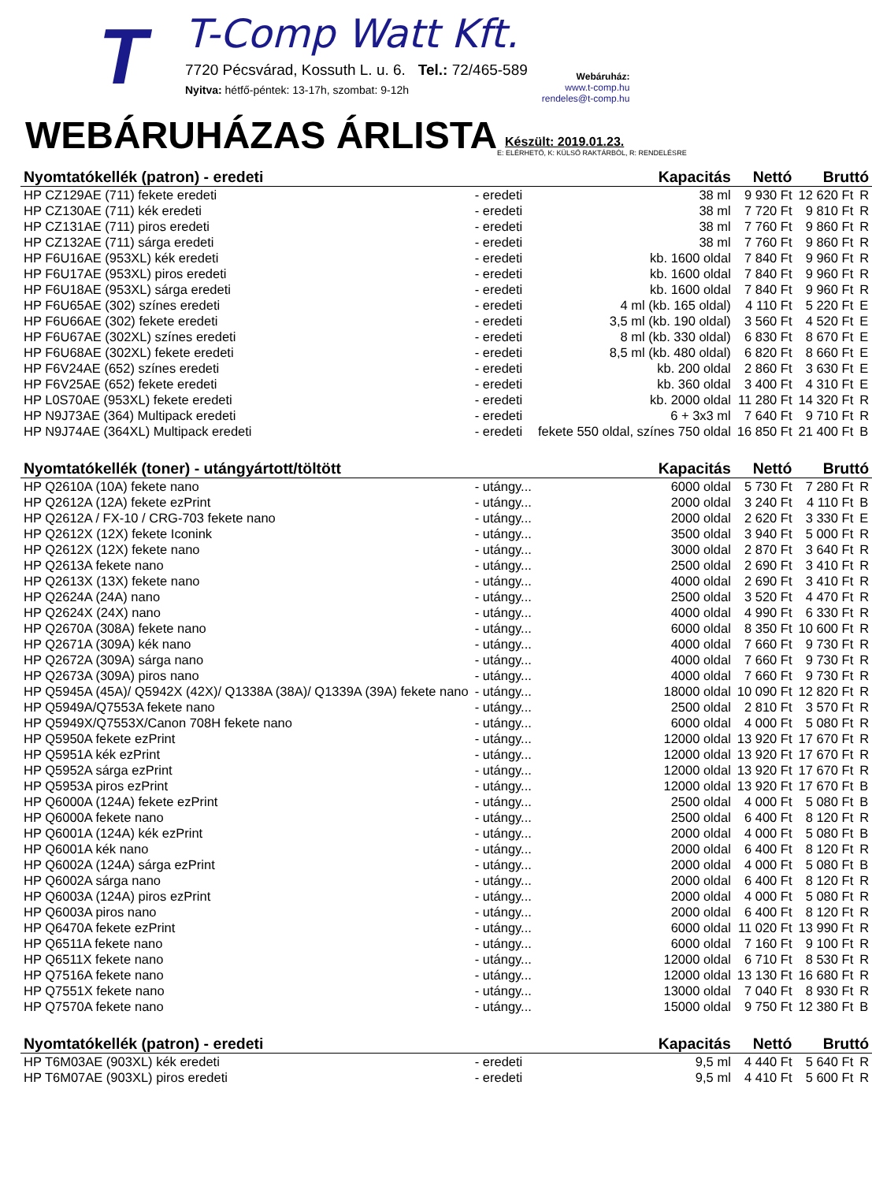T
T-Comp Watt Kft.
7720 Pécsvárad, Kossuth L. u. 6. Tel.: 72/465-589
Nyitva: hétfő-péntek: 13-17h, szombat: 9-12h
Webáruház:
www.t-comp.hu
rendeles@t-comp.hu
WEBÁRUHÁZAS ÁRLISTA
Készült: 2019.01.23.
E: ELÉRHETŐ, K: KÜLSŐ RAKTÁRBÓL, R: RENDELÉSRE
| Nyomtatókellék (patron) - eredeti | | Kapacitás | Nettó | Bruttó | |
| --- | --- | --- | --- | --- | --- |
| HP CZ129AE (711) fekete eredeti | - eredeti | 38 ml | 9 930 Ft | 12 620 Ft | R |
| HP CZ130AE (711) kék eredeti | - eredeti | 38 ml | 7 720 Ft | 9 810 Ft | R |
| HP CZ131AE (711) piros eredeti | - eredeti | 38 ml | 7 760 Ft | 9 860 Ft | R |
| HP CZ132AE (711) sárga eredeti | - eredeti | 38 ml | 7 760 Ft | 9 860 Ft | R |
| HP F6U16AE (953XL) kék eredeti | - eredeti | kb. 1600 oldal | 7 840 Ft | 9 960 Ft | R |
| HP F6U17AE (953XL) piros eredeti | - eredeti | kb. 1600 oldal | 7 840 Ft | 9 960 Ft | R |
| HP F6U18AE (953XL) sárga eredeti | - eredeti | kb. 1600 oldal | 7 840 Ft | 9 960 Ft | R |
| HP F6U65AE (302) színes eredeti | - eredeti | 4 ml (kb. 165 oldal) | 4 110 Ft | 5 220 Ft | E |
| HP F6U66AE (302) fekete eredeti | - eredeti | 3,5 ml (kb. 190 oldal) | 3 560 Ft | 4 520 Ft | E |
| HP F6U67AE (302XL) színes eredeti | - eredeti | 8 ml (kb. 330 oldal) | 6 830 Ft | 8 670 Ft | E |
| HP F6U68AE (302XL) fekete eredeti | - eredeti | 8,5 ml (kb. 480 oldal) | 6 820 Ft | 8 660 Ft | E |
| HP F6V24AE (652) színes eredeti | - eredeti | kb. 200 oldal | 2 860 Ft | 3 630 Ft | E |
| HP F6V25AE (652) fekete eredeti | - eredeti | kb. 360 oldal | 3 400 Ft | 4 310 Ft | E |
| HP L0S70AE (953XL) fekete eredeti | - eredeti | kb. 2000 oldal | 11 280 Ft | 14 320 Ft | R |
| HP N9J73AE (364) Multipack eredeti | - eredeti | 6 + 3x3 ml | 7 640 Ft | 9 710 Ft | R |
| HP N9J74AE (364XL) Multipack eredeti | - eredeti | fekete 550 oldal, színes 750 oldal | 16 850 Ft | 21 400 Ft | B |
| Nyomtatókellék (toner) - utángyártott/töltött | | Kapacitás | Nettó | Bruttó | |
| HP Q2610A (10A) fekete nano | - utángy... | 6000 oldal | 5 730 Ft | 7 280 Ft | R |
| HP Q2612A (12A) fekete ezPrint | - utángy... | 2000 oldal | 3 240 Ft | 4 110 Ft | B |
| HP Q2612A / FX-10 / CRG-703 fekete nano | - utángy... | 2000 oldal | 2 620 Ft | 3 330 Ft | E |
| HP Q2612X (12X) fekete Iconink | - utángy... | 3500 oldal | 3 940 Ft | 5 000 Ft | R |
| HP Q2612X (12X) fekete nano | - utángy... | 3000 oldal | 2 870 Ft | 3 640 Ft | R |
| HP Q2613A fekete nano | - utángy... | 2500 oldal | 2 690 Ft | 3 410 Ft | R |
| HP Q2613X (13X) fekete nano | - utángy... | 4000 oldal | 2 690 Ft | 3 410 Ft | R |
| HP Q2624A (24A) nano | - utángy... | 2500 oldal | 3 520 Ft | 4 470 Ft | R |
| HP Q2624X (24X) nano | - utángy... | 4000 oldal | 4 990 Ft | 6 330 Ft | R |
| HP Q2670A (308A) fekete nano | - utángy... | 6000 oldal | 8 350 Ft | 10 600 Ft | R |
| HP Q2671A (309A) kék nano | - utángy... | 4000 oldal | 7 660 Ft | 9 730 Ft | R |
| HP Q2672A (309A) sárga nano | - utángy... | 4000 oldal | 7 660 Ft | 9 730 Ft | R |
| HP Q2673A (309A) piros nano | - utángy... | 4000 oldal | 7 660 Ft | 9 730 Ft | R |
| HP Q5945A (45A)/ Q5942X (42X)/ Q1338A (38A)/ Q1339A (39A) fekete nano | - utángy... | 18000 oldal | 10 090 Ft | 12 820 Ft | R |
| HP Q5949A/Q7553A fekete nano | - utángy... | 2500 oldal | 2 810 Ft | 3 570 Ft | R |
| HP Q5949X/Q7553X/Canon 708H fekete nano | - utángy... | 6000 oldal | 4 000 Ft | 5 080 Ft | R |
| HP Q5950A fekete ezPrint | - utángy... | 12000 oldal | 13 920 Ft | 17 670 Ft | R |
| HP Q5951A kék ezPrint | - utángy... | 12000 oldal | 13 920 Ft | 17 670 Ft | R |
| HP Q5952A sárga ezPrint | - utángy... | 12000 oldal | 13 920 Ft | 17 670 Ft | R |
| HP Q5953A piros ezPrint | - utángy... | 12000 oldal | 13 920 Ft | 17 670 Ft | B |
| HP Q6000A (124A) fekete ezPrint | - utángy... | 2500 oldal | 4 000 Ft | 5 080 Ft | B |
| HP Q6000A fekete nano | - utángy... | 2500 oldal | 6 400 Ft | 8 120 Ft | R |
| HP Q6001A (124A) kék ezPrint | - utángy... | 2000 oldal | 4 000 Ft | 5 080 Ft | B |
| HP Q6001A kék nano | - utángy... | 2000 oldal | 6 400 Ft | 8 120 Ft | R |
| HP Q6002A (124A) sárga ezPrint | - utángy... | 2000 oldal | 4 000 Ft | 5 080 Ft | B |
| HP Q6002A sárga nano | - utángy... | 2000 oldal | 6 400 Ft | 8 120 Ft | R |
| HP Q6003A (124A) piros ezPrint | - utángy... | 2000 oldal | 4 000 Ft | 5 080 Ft | R |
| HP Q6003A piros nano | - utángy... | 2000 oldal | 6 400 Ft | 8 120 Ft | R |
| HP Q6470A fekete ezPrint | - utángy... | 6000 oldal | 11 020 Ft | 13 990 Ft | R |
| HP Q6511A fekete nano | - utángy... | 6000 oldal | 7 160 Ft | 9 100 Ft | R |
| HP Q6511X fekete nano | - utángy... | 12000 oldal | 6 710 Ft | 8 530 Ft | R |
| HP Q7516A fekete nano | - utángy... | 12000 oldal | 13 130 Ft | 16 680 Ft | R |
| HP Q7551X fekete nano | - utángy... | 13000 oldal | 7 040 Ft | 8 930 Ft | R |
| HP Q7570A fekete nano | - utángy... | 15000 oldal | 9 750 Ft | 12 380 Ft | B |
| Nyomtatókellék (patron) - eredeti | | Kapacitás | Nettó | Bruttó | |
| HP T6M03AE (903XL) kék eredeti | - eredeti | 9,5 ml | 4 440 Ft | 5 640 Ft | R |
| HP T6M07AE (903XL) piros eredeti | - eredeti | 9,5 ml | 4 410 Ft | 5 600 Ft | R |